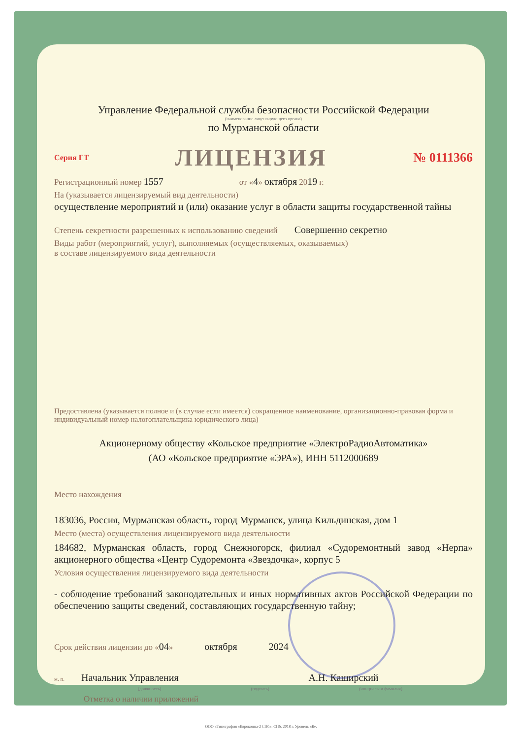Управление Федеральной службы безопасности Российской Федерации
(наименование лицензирующего органа)
по Мурманской области
Серия ГТ ЛИЦЕНЗИЯ № 0111366
Регистрационный номер 1557 от «4» октября 2019 г.
На (указывается лицензируемый вид деятельности)
осуществление мероприятий и (или) оказание услуг в области защиты государственной тайны
Степень секретности разрешенных к использованию сведений Совершенно секретно
Виды работ (мероприятий, услуг), выполняемых (осуществляемых, оказываемых)
в составе лицензируемого вида деятельности
Предоставлена (указывается полное и (в случае если имеется) сокращенное наименование, организационно-правовая форма и индивидуальный номер налогоплательщика юридического лица)
Акционерному обществу «Кольское предприятие «ЭлектроРадиоАвтоматика»
(АО «Кольское предприятие «ЭРА»), ИНН 5112000689
Место нахождения
183036, Россия, Мурманская область, город Мурманск, улица Кильдинская, дом 1
Место (места) осуществления лицензируемого вида деятельности
184682, Мурманская область, город Снежногорск, филиал «Судоремонтный завод «Нерпа» акционерного общества «Центр Судоремонта «Звездочка», корпус 5
Условия осуществления лицензируемого вида деятельности
- соблюдение требований законодательных и иных нормативных актов Российской Федерации по обеспечению защиты сведений, составляющих государственную тайну;
Срок действия лицензии до «04» октября 2024
м. п. Начальник Управления А.Н. Каширский
(должность) (подпись) (инициалы и фамилия)
Отметка о наличии приложений
ООО «Типография «Евроконна-2 СПб». СПб. 2018 г. Уровень «Б».